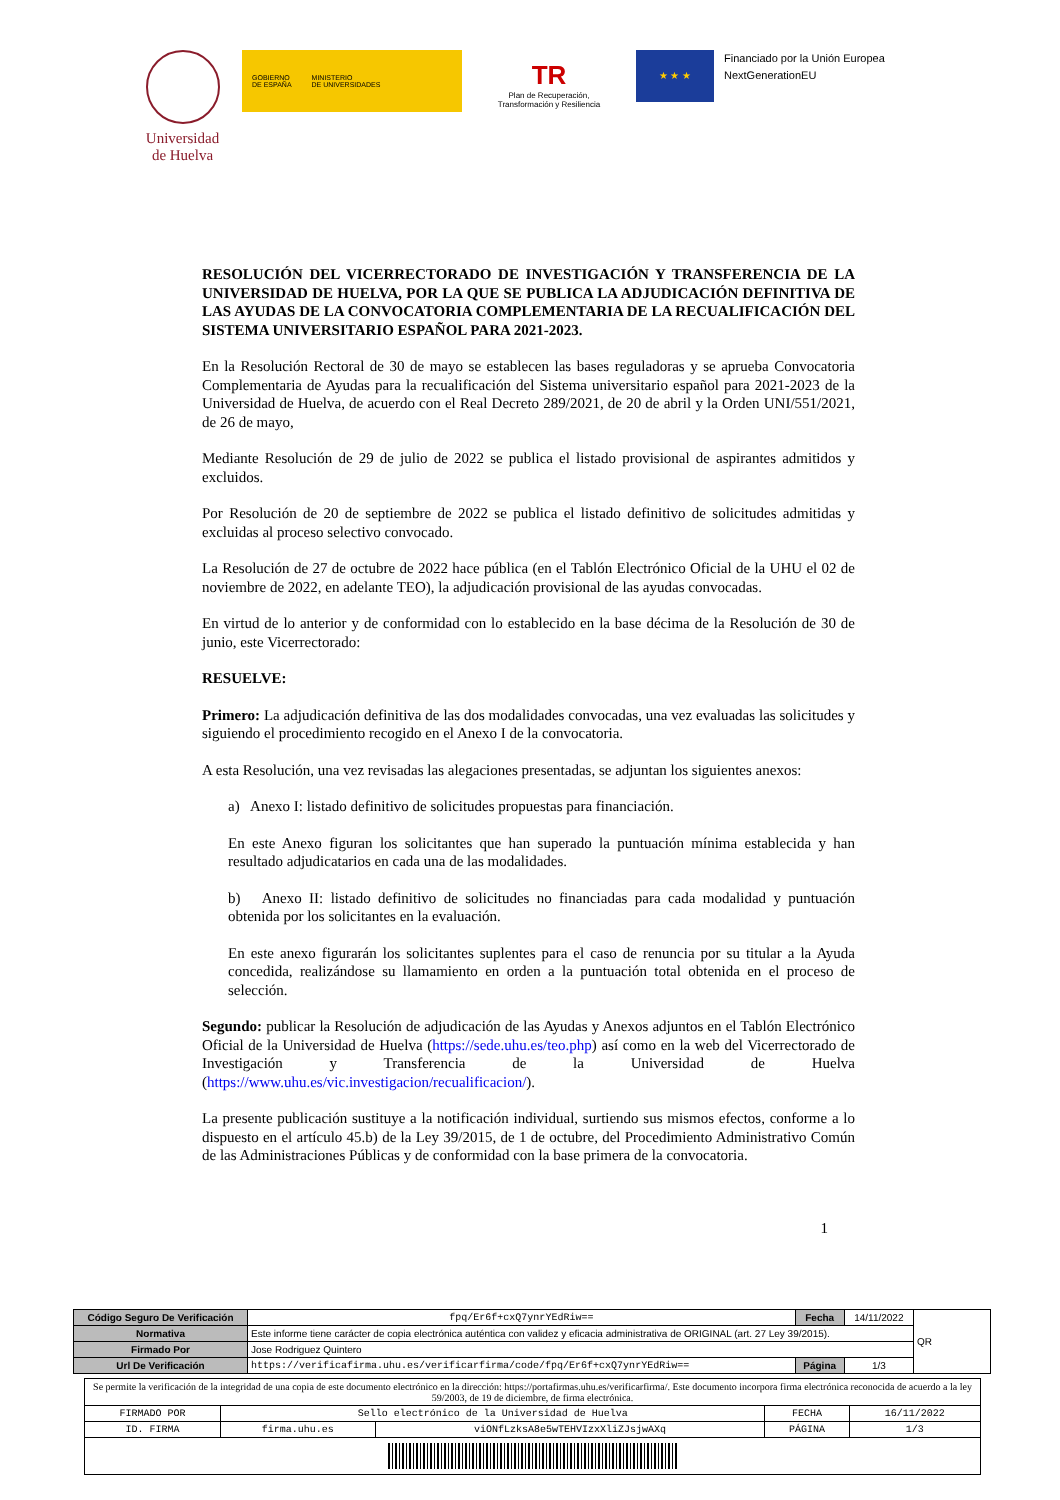Universidad de Huelva
GOBIERNO
DE ESPAÑA
MINISTERIO
DE UNIVERSIDADES
TR
Plan de Recuperación,
Transformación y Resiliencia
★ ★ ★
Financiado por la Unión Europea
NextGenerationEU
RESOLUCIÓN DEL VICERRECTORADO DE INVESTIGACIÓN Y TRANSFERENCIA DE LA UNIVERSIDAD DE HUELVA, POR LA QUE SE PUBLICA LA ADJUDICACIÓN DEFINITIVA DE LAS AYUDAS DE LA CONVOCATORIA COMPLEMENTARIA DE LA RECUALIFICACIÓN DEL SISTEMA UNIVERSITARIO ESPAÑOL PARA 2021-2023.
En la Resolución Rectoral de 30 de mayo se establecen las bases reguladoras y se aprueba Convocatoria Complementaria de Ayudas para la recualificación del Sistema universitario español para 2021-2023 de la Universidad de Huelva, de acuerdo con el Real Decreto 289/2021, de 20 de abril y la Orden UNI/551/2021, de 26 de mayo,
Mediante Resolución de 29 de julio de 2022 se publica el listado provisional de aspirantes admitidos y excluidos.
Por Resolución de 20 de septiembre de 2022 se publica el listado definitivo de solicitudes admitidas y excluidas al proceso selectivo convocado.
La Resolución de 27 de octubre de 2022 hace pública (en el Tablón Electrónico Oficial de la UHU el 02 de noviembre de 2022, en adelante TEO), la adjudicación provisional de las ayudas convocadas.
En virtud de lo anterior y de conformidad con lo establecido en la base décima de la Resolución de 30 de junio, este Vicerrectorado:
RESUELVE:
Primero: La adjudicación definitiva de las dos modalidades convocadas, una vez evaluadas las solicitudes y siguiendo el procedimiento recogido en el Anexo I de la convocatoria.
A esta Resolución, una vez revisadas las alegaciones presentadas, se adjuntan los siguientes anexos:
a) Anexo I: listado definitivo de solicitudes propuestas para financiación.
En este Anexo figuran los solicitantes que han superado la puntuación mínima establecida y han resultado adjudicatarios en cada una de las modalidades.
b) Anexo II: listado definitivo de solicitudes no financiadas para cada modalidad y puntuación obtenida por los solicitantes en la evaluación.
En este anexo figurarán los solicitantes suplentes para el caso de renuncia por su titular a la Ayuda concedida, realizándose su llamamiento en orden a la puntuación total obtenida en el proceso de selección.
Segundo: publicar la Resolución de adjudicación de las Ayudas y Anexos adjuntos en el Tablón Electrónico Oficial de la Universidad de Huelva (https://sede.uhu.es/teo.php) así como en la web del Vicerrectorado de Investigación y Transferencia de la Universidad de Huelva (https://www.uhu.es/vic.investigacion/recualificacion/).
La presente publicación sustituye a la notificación individual, surtiendo sus mismos efectos, conforme a lo dispuesto en el artículo 45.b) de la Ley 39/2015, de 1 de octubre, del Procedimiento Administrativo Común de las Administraciones Públicas y de conformidad con la base primera de la convocatoria.
1
| Código Seguro De Verificación | fpq/Er6f+cxQ7ynrYEdRiw== | Fecha | 14/11/2022 | QR |
| Normativa | Este informe tiene carácter de copia electrónica auténtica con validez y eficacia administrativa de ORIGINAL (art. 27 Ley 39/2015). | | | |
| Firmado Por | Jose Rodriguez Quintero | | | |
| Url De Verificación | https://verificafirma.uhu.es/verificarfirma/code/fpq/Er6f+cxQ7ynrYEdRiw== | Página | 1/3 | |
| Se permite la verificación de la integridad de una copia de este documento electrónico en la dirección: https://portafirmas.uhu.es/verificarfirma/. Este documento incorpora firma electrónica reconocida de acuerdo a la ley 59/2003, de 19 de diciembre, de firma electrónica. | | | | |
| FIRMADO POR | Sello electrónico de la Universidad de Huelva | | FECHA | 16/11/2022 |
| ID. FIRMA | firma.uhu.es | viONfLzksA8e5wTEHVIzxXliZJsjwAXq | PÁGINA | 1/3 |